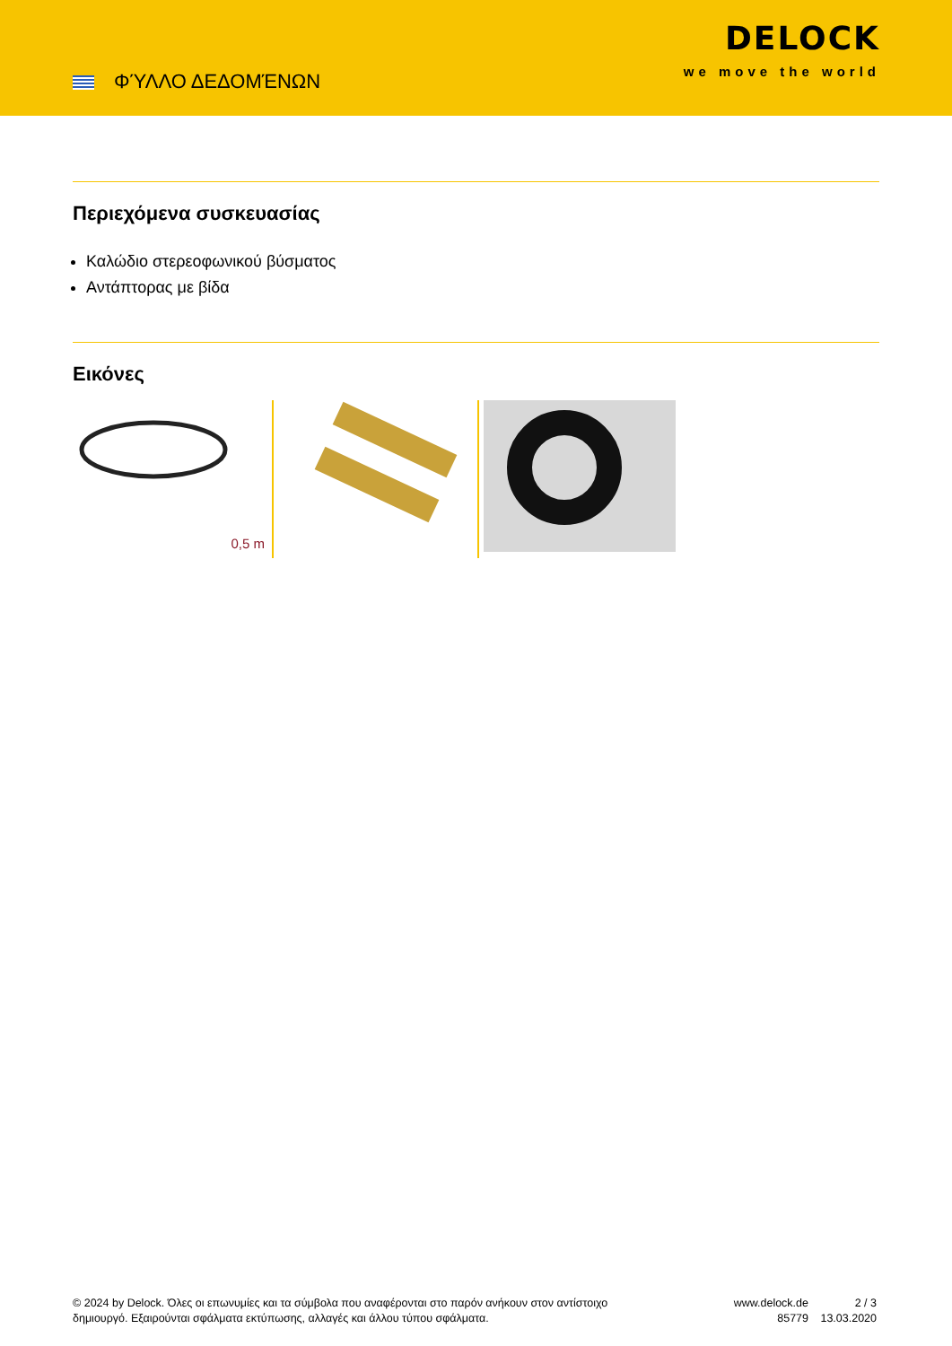ΦΎΛΛΟ ΔΕΔΟΜΈΝΩΝ
DELOCK
we move the world
Περιεχόμενα συσκευασίας
Καλώδιο στερεοφωνικού βύσματος
Αντάπτορας με βίδα
Εικόνες
0,5 m
© 2024 by Delock. Όλες οι επωνυμίες και τα σύμβολα που αναφέρονται στο παρόν ανήκουν στον αντίστοιχο δημιουργό. Εξαιρούνται σφάλματα εκτύπωσης, αλλαγές και άλλου τύπου σφάλματα.
www.delock.de
85779
2 / 3
13.03.2020